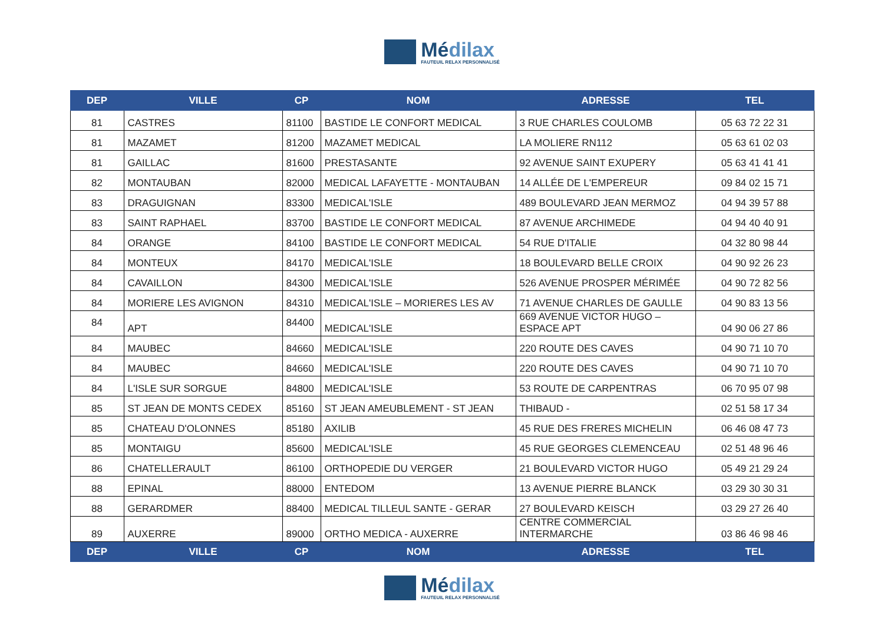Médilax
FAUTEUIL RELAX PERSONNALISÉ
| DEP | VILLE | CP | NOM | ADRESSE | TEL |
| --- | --- | --- | --- | --- | --- |
| 81 | CASTRES | 81100 | BASTIDE LE CONFORT MEDICAL | 3 RUE CHARLES COULOMB | 05 63 72 22 31 |
| 81 | MAZAMET | 81200 | MAZAMET MEDICAL | LA MOLIERE RN112 | 05 63 61 02 03 |
| 81 | GAILLAC | 81600 | PRESTASANTE | 92 AVENUE SAINT EXUPERY | 05 63 41 41 41 |
| 82 | MONTAUBAN | 82000 | MEDICAL LAFAYETTE - MONTAUBAN | 14 ALLÉE DE L'EMPEREUR | 09 84 02 15 71 |
| 83 | DRAGUIGNAN | 83300 | MEDICAL'ISLE | 489 BOULEVARD JEAN MERMOZ | 04 94 39 57 88 |
| 83 | SAINT RAPHAEL | 83700 | BASTIDE LE CONFORT MEDICAL | 87 AVENUE ARCHIMEDE | 04 94 40 40 91 |
| 84 | ORANGE | 84100 | BASTIDE LE CONFORT MEDICAL | 54 RUE D'ITALIE | 04 32 80 98 44 |
| 84 | MONTEUX | 84170 | MEDICAL'ISLE | 18 BOULEVARD BELLE CROIX | 04 90 92 26 23 |
| 84 | CAVAILLON | 84300 | MEDICAL'ISLE | 526 AVENUE PROSPER MÉRIMÉE | 04 90 72 82 56 |
| 84 | MORIERE LES AVIGNON | 84310 | MEDICAL'ISLE – MORIERES LES AV | 71 AVENUE CHARLES DE GAULLE | 04 90 83 13 56 |
| 84 | APT | 84400 | MEDICAL'ISLE | 669 AVENUE VICTOR HUGO – ESPACE APT | 04 90 06 27 86 |
| 84 | MAUBEC | 84660 | MEDICAL'ISLE | 220 ROUTE DES CAVES | 04 90 71 10 70 |
| 84 | MAUBEC | 84660 | MEDICAL'ISLE | 220 ROUTE DES CAVES | 04 90 71 10 70 |
| 84 | L'ISLE SUR SORGUE | 84800 | MEDICAL'ISLE | 53 ROUTE DE CARPENTRAS | 06 70 95 07 98 |
| 85 | ST JEAN DE MONTS CEDEX | 85160 | ST JEAN AMEUBLEMENT - ST JEAN | THIBAUD - | 02 51 58 17 34 |
| 85 | CHATEAU D'OLONNES | 85180 | AXILIB | 45 RUE DES FRERES MICHELIN | 06 46 08 47 73 |
| 85 | MONTAIGU | 85600 | MEDICAL'ISLE | 45 RUE GEORGES CLEMENCEAU | 02 51 48 96 46 |
| 86 | CHATELLERAULT | 86100 | ORTHOPEDIE DU VERGER | 21 BOULEVARD VICTOR HUGO | 05 49 21 29 24 |
| 88 | EPINAL | 88000 | ENTEDOM | 13 AVENUE PIERRE BLANCK | 03 29 30 30 31 |
| 88 | GERARDMER | 88400 | MEDICAL TILLEUL SANTE - GERAR | 27 BOULEVARD KEISCH | 03 29 27 26 40 |
| 89 | AUXERRE | 89000 | ORTHO MEDICA - AUXERRE | CENTRE COMMERCIAL INTERMARCHE | 03 86 46 98 46 |
| DEP | VILLE | CP | NOM | ADRESSE | TEL |
Médilax
FAUTEUIL RELAX PERSONNALISÉ